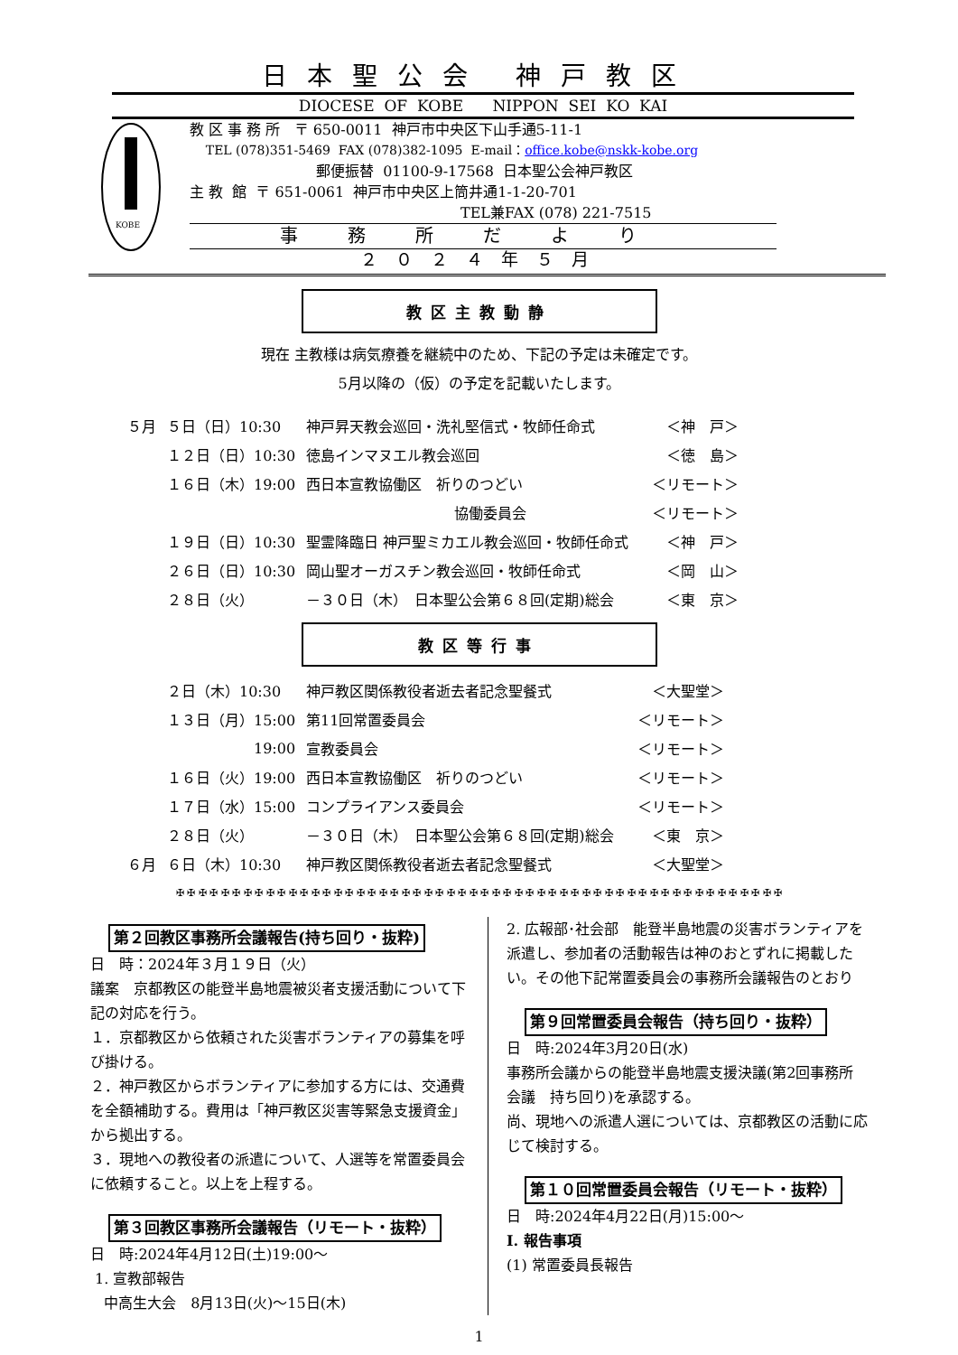日本聖公会 神戸教区
DIOCESE OF KOBE NIPPON SEI KO KAI
KOBE
教 区 事 務 所 〒 650-0011 神戸市中央区下山手通5-11-1
TEL (078)351-5469 FAX (078)382-1095 E-mail：office.kobe@nskk-kobe.org
郵便振替 01100-9-17568 日本聖公会神戸教区
主 教 館 〒 651-0061 神戸市中央区上筒井通1-1-20-701
TEL兼FAX (078) 221-7515
事務所だより
２０２４年５月
教区主教動静
現在 主教様は病気療養を継続中のため、下記の予定は未確定です。
5月以降の（仮）の予定を記載いたします。
| ５月 | ５日（日）10:30 | 神戸昇天教会巡回・洗礼堅信式・牧師任命式 | ＜神 戸＞ |
| | １２日（日）10:30 | 徳島インマヌエル教会巡回 | ＜徳 島＞ |
| | １６日（木）19:00 | 西日本宣教協働区 祈りのつどい | ＜リモート＞ |
| | | 協働委員会 | ＜リモート＞ |
| | １９日（日）10:30 | 聖霊降臨日 神戸聖ミカエル教会巡回・牧師任命式 | ＜神 戸＞ |
| | ２６日（日）10:30 | 岡山聖オーガスチン教会巡回・牧師任命式 | ＜岡 山＞ |
| | ２８日（火） | －３０日（木） 日本聖公会第６８回(定期)総会 | ＜東 京＞ |
教区等行事
| | ２日（木）10:30 | 神戸教区関係教役者逝去者記念聖餐式 | ＜大聖堂＞ |
| | １３日（月）15:00 | 第11回常置委員会 | ＜リモート＞ |
| | 19:00 | 宣教委員会 | ＜リモート＞ |
| | １６日（火）19:00 | 西日本宣教協働区 祈りのつどい | ＜リモート＞ |
| | １７日（水）15:00 | コンプライアンス委員会 | ＜リモート＞ |
| | ２８日（火） | －３０日（木） 日本聖公会第６８回(定期)総会 | ＜東 京＞ |
| ６月 | ６日（木）10:30 | 神戸教区関係教役者逝去者記念聖餐式 | ＜大聖堂＞ |
✠ ✠ ✠ ✠ ✠ ✠ ✠ ✠ ✠ ✠ ✠ ✠ ✠ ✠ ✠ ✠ ✠ ✠ ✠ ✠ ✠ ✠ ✠ ✠ ✠ ✠ ✠ ✠ ✠ ✠ ✠ ✠ ✠ ✠ ✠ ✠ ✠ ✠ ✠ ✠ ✠ ✠ ✠ ✠ ✠ ✠ ✠ ✠ ✠ ✠ ✠ ✠ ✠ ✠
第２回教区事務所会議報告(持ち回り・抜粋)
日　時：2024年３月１９日（火）
議案　京都教区の能登半島地震被災者支援活動について下記の対応を行う。
１．京都教区から依頼された災害ボランティアの募集を呼び掛ける。
２．神戸教区からボランティアに参加する方には、交通費を全額補助する。費用は「神戸教区災害等緊急支援資金」から拠出する。
３．現地への教役者の派遣について、人選等を常置委員会に依頼すること。以上を上程する。
第３回教区事務所会議報告（リモート・抜粋）
日　時:2024年4月12日(土)19:00～
1. 宣教部報告
中高生大会　8月13日(火)～15日(木)
2. 広報部･社会部　能登半島地震の災害ボランティアを派遣し、参加者の活動報告は神のおとずれに掲載したい。その他下記常置委員会の事務所会議報告のとおり
第９回常置委員会報告（持ち回り・抜粋）
日　時:2024年3月20日(水)
事務所会議からの能登半島地震支援決議(第2回事務所会議　持ち回り)を承認する。
尚、現地への派遣人選については、京都教区の活動に応じて検討する。
第１０回常置委員会報告（リモート・抜粋）
日　時:2024年4月22日(月)15:00～
Ⅰ. 報告事項
(1) 常置委員長報告
1